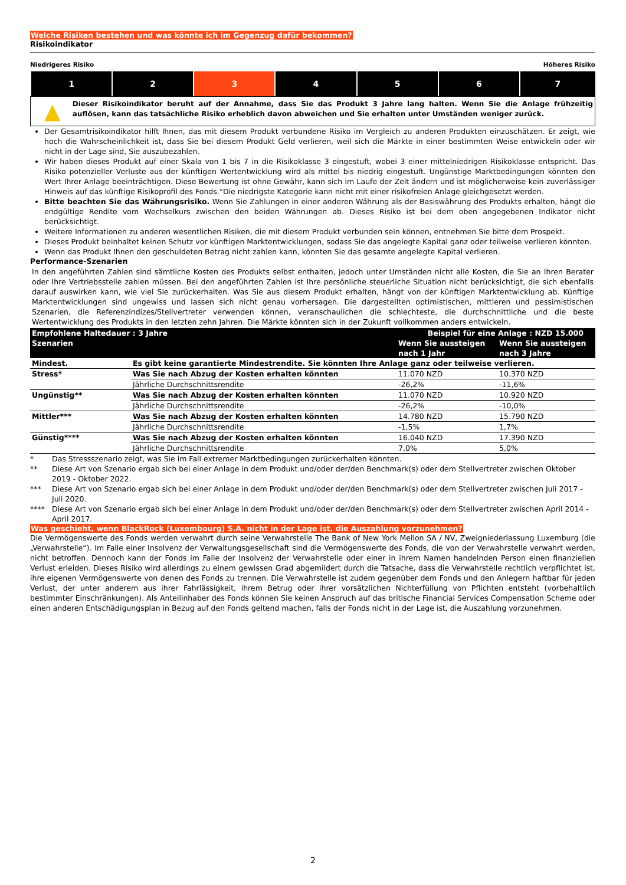Welche Risiken bestehen und was könnte ich im Gegenzug dafür bekommen?
Risikoindikator
Niedrigeres Risiko Höheres Risiko
| 1 | 2 | 3 | 4 | 5 | 6 | 7 |
▲
Dieser Risikoindikator beruht auf der Annahme, dass Sie das Produkt 3 Jahre lang halten. Wenn Sie die Anlage frühzeitig auflösen, kann das tatsächliche Risiko erheblich davon abweichen und Sie erhalten unter Umständen weniger zurück.
Der Gesamtrisikoindikator hilft Ihnen, das mit diesem Produkt verbundene Risiko im Vergleich zu anderen Produkten einzuschätzen. Er zeigt, wie hoch die Wahrscheinlichkeit ist, dass Sie bei diesem Produkt Geld verlieren, weil sich die Märkte in einer bestimmten Weise entwickeln oder wir nicht in der Lage sind, Sie auszubezahlen.
Wir haben dieses Produkt auf einer Skala von 1 bis 7 in die Risikoklasse 3 eingestuft, wobei 3 einer mittelniedrigen Risikoklasse entspricht. Das Risiko potenzieller Verluste aus der künftigen Wertentwicklung wird als mittel bis niedrig eingestuft. Ungünstige Marktbedingungen könnten den Wert Ihrer Anlage beeinträchtigen. Diese Bewertung ist ohne Gewähr, kann sich im Laufe der Zeit ändern und ist möglicherweise kein zuverlässiger Hinweis auf das künftige Risikoprofil des Fonds.°Die niedrigste Kategorie kann nicht mit einer risikofreien Anlage gleichgesetzt werden.
Bitte beachten Sie das Währungsrisiko. Wenn Sie Zahlungen in einer anderen Währung als der Basiswährung des Produkts erhalten, hängt die endgültige Rendite vom Wechselkurs zwischen den beiden Währungen ab. Dieses Risiko ist bei dem oben angegebenen Indikator nicht berücksichtigt.
Weitere Informationen zu anderen wesentlichen Risiken, die mit diesem Produkt verbunden sein können, entnehmen Sie bitte dem Prospekt.
Dieses Produkt beinhaltet keinen Schutz vor künftigen Marktentwicklungen, sodass Sie das angelegte Kapital ganz oder teilweise verlieren könnten.
Wenn das Produkt Ihnen den geschuldeten Betrag nicht zahlen kann, könnten Sie das gesamte angelegte Kapital verlieren.
Performance-Szenarien
In den angeführten Zahlen sind sämtliche Kosten des Produkts selbst enthalten, jedoch unter Umständen nicht alle Kosten, die Sie an Ihren Berater oder Ihre Vertriebsstelle zahlen müssen. Bei den angeführten Zahlen ist Ihre persönliche steuerliche Situation nicht berücksichtigt, die sich ebenfalls darauf auswirken kann, wie viel Sie zurückerhalten. Was Sie aus diesem Produkt erhalten, hängt von der künftigen Marktentwicklung ab. Künftige Marktentwicklungen sind ungewiss und lassen sich nicht genau vorhersagen. Die dargestellten optimistischen, mittleren und pessimistischen Szenarien, die Referenzindizes/Stellvertreter verwenden können, veranschaulichen die schlechteste, die durchschnittliche und die beste Wertentwicklung des Produkts in den letzten zehn Jahren. Die Märkte könnten sich in der Zukunft vollkommen anders entwickeln.
| Empfohlene Haltedauer : 3 Jahre | | Beispiel für eine Anlage : NZD 15.000 | |
| --- | --- | --- | --- |
| Szenarien | | Wenn Sie aussteigen nach 1 Jahr | Wenn Sie aussteigen nach 3 Jahre |
| Mindest. | Es gibt keine garantierte Mindestrendite. Sie könnten Ihre Anlage ganz oder teilweise verlieren. | | |
| Stress* | Was Sie nach Abzug der Kosten erhalten könnten | 11.070 NZD | 10.370 NZD |
| | Jährliche Durchschnittsrendite | -26,2% | -11,6% |
| Ungünstig** | Was Sie nach Abzug der Kosten erhalten könnten | 11.070 NZD | 10.920 NZD |
| | Jährliche Durchschnittsrendite | -26,2% | -10,0% |
| Mittler*** | Was Sie nach Abzug der Kosten erhalten könnten | 14.780 NZD | 15.790 NZD |
| | Jährliche Durchschnittsrendite | -1,5% | 1,7% |
| Günstig**** | Was Sie nach Abzug der Kosten erhalten könnten | 16.040 NZD | 17.390 NZD |
| | Jährliche Durchschnittsrendite | 7,0% | 5,0% |
| * | Das Stressszenario zeigt, was Sie im Fall extremer Marktbedingungen zurückerhalten könnten. |
| ** | Diese Art von Szenario ergab sich bei einer Anlage in dem Produkt und/oder der/den Benchmark(s) oder dem Stellvertreter zwischen Oktober 2019 - Oktober 2022. |
| *** | Diese Art von Szenario ergab sich bei einer Anlage in dem Produkt und/oder der/den Benchmark(s) oder dem Stellvertreter zwischen Juli 2017 - Juli 2020. |
| **** | Diese Art von Szenario ergab sich bei einer Anlage in dem Produkt und/oder der/den Benchmark(s) oder dem Stellvertreter zwischen April 2014 - April 2017. |
Was geschieht, wenn BlackRock (Luxembourg) S.A. nicht in der Lage ist, die Auszahlung vorzunehmen?
Die Vermögenswerte des Fonds werden verwahrt durch seine Verwahrstelle The Bank of New York Mellon SA / NV, Zweigniederlassung Luxemburg (die „Verwahrstelle“). Im Falle einer Insolvenz der Verwaltungsgesellschaft sind die Vermögenswerte des Fonds, die von der Verwahrstelle verwahrt werden, nicht betroffen. Dennoch kann der Fonds im Falle der Insolvenz der Verwahrstelle oder einer in ihrem Namen handelnden Person einen finanziellen Verlust erleiden. Dieses Risiko wird allerdings zu einem gewissen Grad abgemildert durch die Tatsache, dass die Verwahrstelle rechtlich verpflichtet ist, ihre eigenen Vermögenswerte von denen des Fonds zu trennen. Die Verwahrstelle ist zudem gegenüber dem Fonds und den Anlegern haftbar für jeden Verlust, der unter anderem aus ihrer Fahrlässigkeit, ihrem Betrug oder ihrer vorsätzlichen Nichterfüllung von Pflichten entsteht (vorbehaltlich bestimmter Einschränkungen). Als Anteilinhaber des Fonds können Sie keinen Anspruch auf das britische Financial Services Compensation Scheme oder einen anderen Entschädigungsplan in Bezug auf den Fonds geltend machen, falls der Fonds nicht in der Lage ist, die Auszahlung vorzunehmen.
2